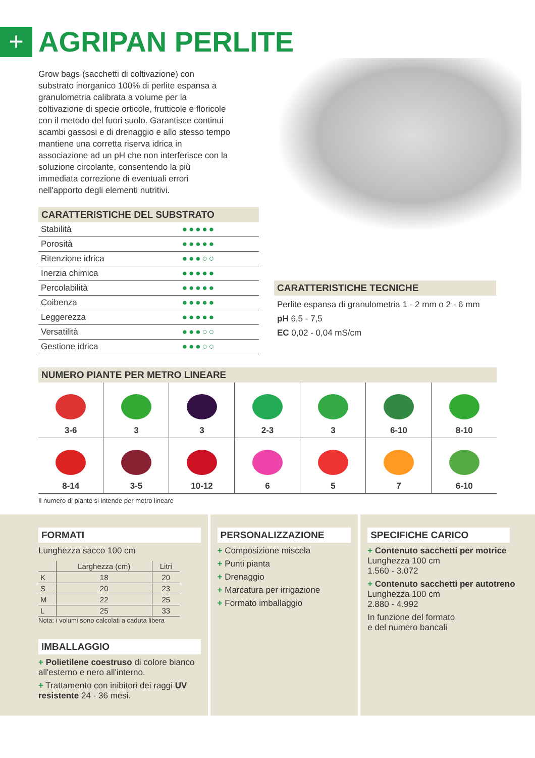+
AGRIPAN PERLITE
Grow bags (sacchetti di coltivazione) con substrato inorganico 100% di perlite espansa a granulometria calibrata a volume per la coltivazione di specie orticole, frutticole e floricole con il metodo del fuori suolo. Garantisce continui scambi gassosi e di drenaggio e allo stesso tempo mantiene una corretta riserva idrica in associazione ad un pH che non interferisce con la soluzione circolante, consentendo la più immediata correzione di eventuali errori nell'apporto degli elementi nutritivi.
CARATTERISTICHE DEL SUBSTRATO
| Stabilità | ●●●●● |
| Porosità | ●●●●● |
| Ritenzione idrica | ●●●○○ |
| Inerzia chimica | ●●●●● |
| Percolabilità | ●●●●● |
| Coibenza | ●●●●● |
| Leggerezza | ●●●●● |
| Versatilità | ●●●○○ |
| Gestione idrica | ●●●○○ |
CARATTERISTICHE TECNICHE
Perlite espansa di granulometria 1 - 2 mm o 2 - 6 mm
pH 6,5 - 7,5
EC 0,02 - 0,04 mS/cm
NUMERO PIANTE PER METRO LINEARE
| 3-6 | 3 | 3 | 2-3 | 3 | 6-10 | 8-10 |
| 8-14 | 3-5 | 10-12 | 6 | 5 | 7 | 6-10 |
Il numero di piante si intende per metro lineare
FORMATI
Lunghezza sacco 100 cm
| | Larghezza (cm) | Litri |
| --- | --- | --- |
| K | 18 | 20 |
| S | 20 | 23 |
| M | 22 | 25 |
| L | 25 | 33 |
Nota: i volumi sono calcolati a caduta libera
IMBALLAGGIO
+ Polietilene coestruso di colore bianco all'esterno e nero all'interno.
+ Trattamento con inibitori dei raggi UV resistente 24 - 36 mesi.
PERSONALIZZAZIONE
+ Composizione miscela
+ Punti pianta
+ Drenaggio
+ Marcatura per irrigazione
+ Formato imballaggio
SPECIFICHE CARICO
+ Contenuto sacchetti per motrice
Lunghezza 100 cm
1.560 - 3.072
+ Contenuto sacchetti per autotreno
Lunghezza 100 cm
2.880 - 4.992
In funzione del formato
e del numero bancali